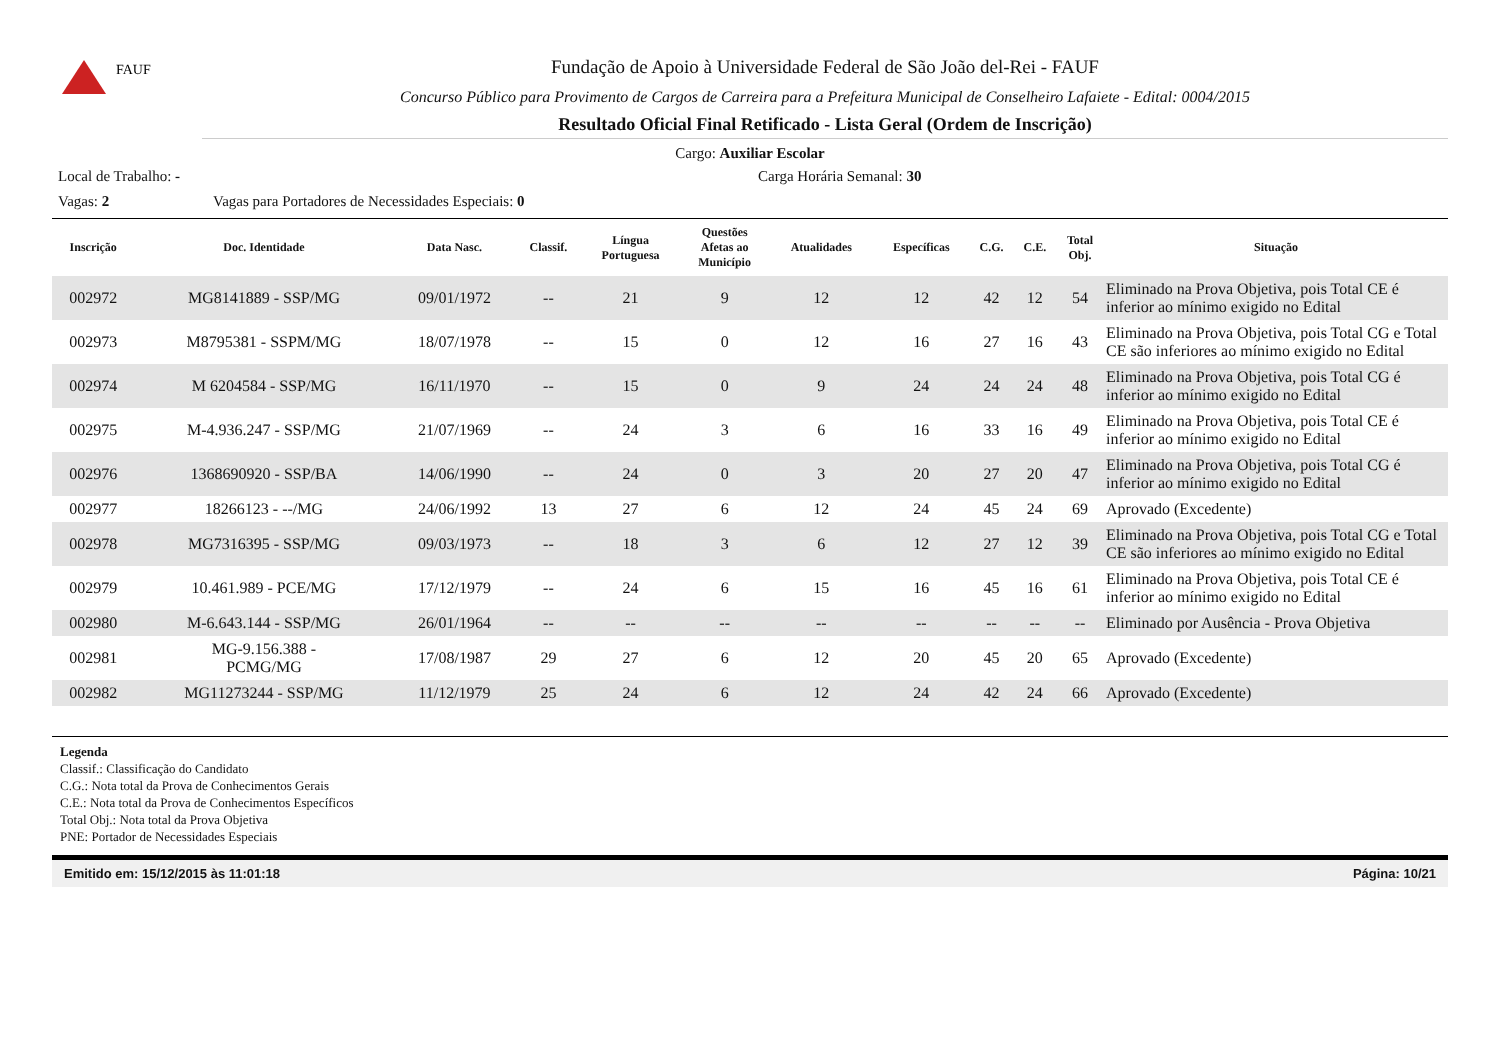FAUF
Fundação de Apoio à Universidade Federal de São João del-Rei - FAUF
Concurso Público para Provimento de Cargos de Carreira para a Prefeitura Municipal de Conselheiro Lafaiete - Edital: 0004/2015
Resultado Oficial Final Retificado - Lista Geral (Ordem de Inscrição)
Cargo: Auxiliar Escolar
Local de Trabalho: - Carga Horária Semanal: 30
Vagas: 2 Vagas para Portadores de Necessidades Especiais: 0
| Inscrição | Doc. Identidade | Data Nasc. | Classif. | Língua Portuguesa | Questões Afetas ao Município | Atualidades | Específicas | C.G. | C.E. | Total Obj. | Situação |
| --- | --- | --- | --- | --- | --- | --- | --- | --- | --- | --- | --- |
| 002972 | MG8141889 - SSP/MG | 09/01/1972 | -- | 21 | 9 | 12 | 12 | 42 | 12 | 54 | Eliminado na Prova Objetiva, pois Total CE é inferior ao mínimo exigido no Edital |
| 002973 | M8795381 - SSPM/MG | 18/07/1978 | -- | 15 | 0 | 12 | 16 | 27 | 16 | 43 | Eliminado na Prova Objetiva, pois Total CG e Total CE são inferiores ao mínimo exigido no Edital |
| 002974 | M 6204584 - SSP/MG | 16/11/1970 | -- | 15 | 0 | 9 | 24 | 24 | 24 | 48 | Eliminado na Prova Objetiva, pois Total CG é inferior ao mínimo exigido no Edital |
| 002975 | M-4.936.247 - SSP/MG | 21/07/1969 | -- | 24 | 3 | 6 | 16 | 33 | 16 | 49 | Eliminado na Prova Objetiva, pois Total CE é inferior ao mínimo exigido no Edital |
| 002976 | 1368690920 - SSP/BA | 14/06/1990 | -- | 24 | 0 | 3 | 20 | 27 | 20 | 47 | Eliminado na Prova Objetiva, pois Total CG é inferior ao mínimo exigido no Edital |
| 002977 | 18266123 - --/MG | 24/06/1992 | 13 | 27 | 6 | 12 | 24 | 45 | 24 | 69 | Aprovado (Excedente) |
| 002978 | MG7316395 - SSP/MG | 09/03/1973 | -- | 18 | 3 | 6 | 12 | 27 | 12 | 39 | Eliminado na Prova Objetiva, pois Total CG e Total CE são inferiores ao mínimo exigido no Edital |
| 002979 | 10.461.989 - PCE/MG | 17/12/1979 | -- | 24 | 6 | 15 | 16 | 45 | 16 | 61 | Eliminado na Prova Objetiva, pois Total CE é inferior ao mínimo exigido no Edital |
| 002980 | M-6.643.144 - SSP/MG | 26/01/1964 | -- | -- | -- | -- | -- | -- | -- | -- | Eliminado por Ausência - Prova Objetiva |
| 002981 | MG-9.156.388 - PCMG/MG | 17/08/1987 | 29 | 27 | 6 | 12 | 20 | 45 | 20 | 65 | Aprovado (Excedente) |
| 002982 | MG11273244 - SSP/MG | 11/12/1979 | 25 | 24 | 6 | 12 | 24 | 42 | 24 | 66 | Aprovado (Excedente) |
Legenda
Classif.: Classificação do Candidato
C.G.: Nota total da Prova de Conhecimentos Gerais
C.E.: Nota total da Prova de Conhecimentos Específicos
Total Obj.: Nota total da Prova Objetiva
PNE: Portador de Necessidades Especiais
Emitido em: 15/12/2015 às 11:01:18 Página: 10/21